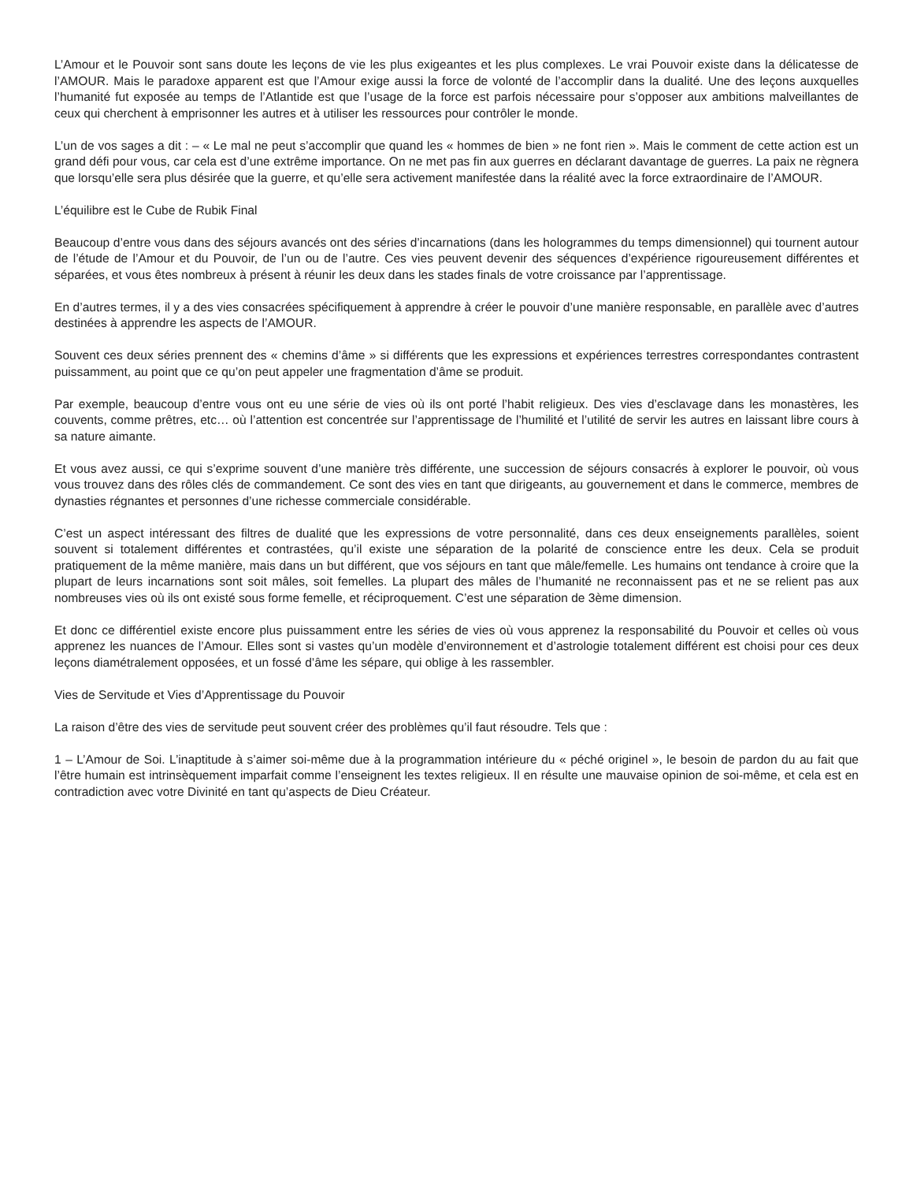L’Amour et le Pouvoir sont sans doute les leçons de vie les plus exigeantes et les plus complexes. Le vrai Pouvoir existe dans la délicatesse de l’AMOUR. Mais le paradoxe apparent est que l’Amour exige aussi la force de volonté de l’accomplir dans la dualité. Une des leçons auxquelles l’humanité fut exposée au temps de l’Atlantide est que l’usage de la force est parfois nécessaire pour s’opposer aux ambitions malveillantes de ceux qui cherchent à emprisonner les autres et à utiliser les ressources pour contrôler le monde.
L’un de vos sages a dit : – « Le mal ne peut s’accomplir que quand les « hommes de bien » ne font rien ». Mais le comment de cette action est un grand défi pour vous, car cela est d’une extrême importance. On ne met pas fin aux guerres en déclarant davantage de guerres. La paix ne règnera que lorsqu’elle sera plus désirée que la guerre, et qu’elle sera activement manifestée dans la réalité avec la force extraordinaire de l’AMOUR.
L’équilibre est le Cube de Rubik Final
Beaucoup d’entre vous dans des séjours avancés ont des séries d’incarnations (dans les hologrammes du temps dimensionnel) qui tournent autour de l’étude de l’Amour et du Pouvoir, de l’un ou de l’autre. Ces vies peuvent devenir des séquences d’expérience rigoureusement différentes et séparées, et vous êtes nombreux à présent à réunir les deux dans les stades finals de votre croissance par l’apprentissage.
En d’autres termes, il y a des vies consacrées spécifiquement à apprendre à créer le pouvoir d’une manière responsable, en parallèle avec d’autres destinées à apprendre les aspects de l’AMOUR.
Souvent ces deux séries prennent des « chemins d’âme » si différents que les expressions et expériences terrestres correspondantes contrastent puissamment, au point que ce qu’on peut appeler une fragmentation d’âme se produit.
Par exemple, beaucoup d’entre vous ont eu une série de vies où ils ont porté l’habit religieux. Des vies d’esclavage dans les monastères, les couvents, comme prêtres, etc… où l’attention est concentrée sur l’apprentissage de l’humilité et l’utilité de servir les autres en laissant libre cours à sa nature aimante.
Et vous avez aussi, ce qui s’exprime souvent d’une manière très différente, une succession de séjours consacrés à explorer le pouvoir, où vous vous trouvez dans des rôles clés de commandement. Ce sont des vies en tant que dirigeants, au gouvernement et dans le commerce, membres de dynasties régnantes et personnes d’une richesse commerciale considérable.
C’est un aspect intéressant des filtres de dualité que les expressions de votre personnalité, dans ces deux enseignements parallèles, soient souvent si totalement différentes et contrastées, qu’il existe une séparation de la polarité de conscience entre les deux. Cela se produit pratiquement de la même manière, mais dans un but différent, que vos séjours en tant que mâle/femelle. Les humains ont tendance à croire que la plupart de leurs incarnations sont soit mâles, soit femelles. La plupart des mâles de l’humanité ne reconnaissent pas et ne se relient pas aux nombreuses vies où ils ont existé sous forme femelle, et réciproquement. C’est une séparation de 3ème dimension.
Et donc ce différentiel existe encore plus puissamment entre les séries de vies où vous apprenez la responsabilité du Pouvoir et celles où vous apprenez les nuances de l’Amour. Elles sont si vastes qu’un modèle d’environnement et d’astrologie totalement différent est choisi pour ces deux leçons diamétralement opposées, et un fossé d’âme les sépare, qui oblige à les rassembler.
Vies de Servitude et Vies d’Apprentissage du Pouvoir
La raison d’être des vies de servitude peut souvent créer des problèmes qu’il faut résoudre. Tels que :
1 – L’Amour de Soi. L’inaptitude à s’aimer soi-même due à la programmation intérieure du « péché originel », le besoin de pardon du au fait que l’être humain est intrinsèquement imparfait comme l’enseignent les textes religieux. Il en résulte une mauvaise opinion de soi-même, et cela est en contradiction avec votre Divinité en tant qu’aspects de Dieu Créateur.